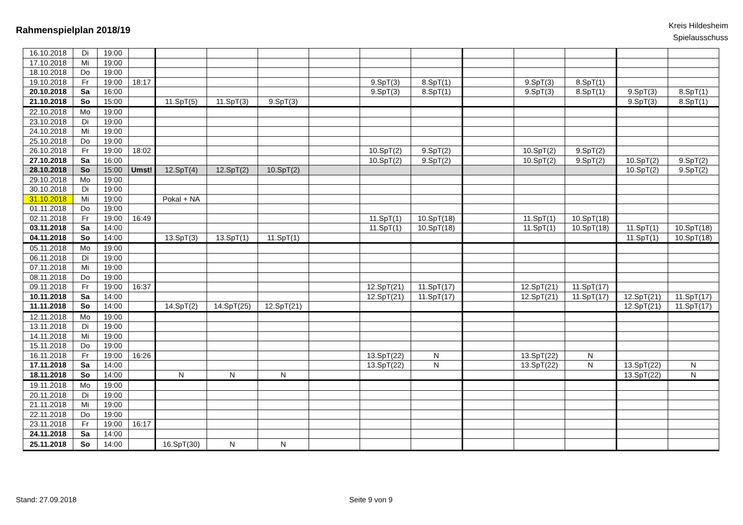Rahmenspielplan 2018/19
Kreis Hildesheim
Spielausschuss
| 16.10.2018 | Di | 19:00 | | | | | | | | | | | | |
| 17.10.2018 | Mi | 19:00 | | | | | | | | | | | | |
| 18.10.2018 | Do | 19:00 | | | | | | | | | | | | |
| 19.10.2018 | Fr | 19:00 | 18:17 | | | | | 9.SpT(3) | 8.SpT(1) | | 9.SpT(3) | 8.SpT(1) | | |
| 20.10.2018 | Sa | 16:00 | | | | | | 9.SpT(3) | 8.SpT(1) | | 9.SpT(3) | 8.SpT(1) | 9.SpT(3) | 8.SpT(1) |
| 21.10.2018 | So | 15:00 | | 11.SpT(5) | 11.SpT(3) | 9.SpT(3) | | | | | | | 9.SpT(3) | 8.SpT(1) |
| 22.10.2018 | Mo | 19:00 | | | | | | | | | | | | |
| 23.10.2018 | Di | 19:00 | | | | | | | | | | | | |
| 24.10.2018 | Mi | 19:00 | | | | | | | | | | | | |
| 25.10.2018 | Do | 19:00 | | | | | | | | | | | | |
| 26.10.2018 | Fr | 19:00 | 18:02 | | | | | 10.SpT(2) | 9.SpT(2) | | 10.SpT(2) | 9.SpT(2) | | |
| 27.10.2018 | Sa | 16:00 | | | | | | 10.SpT(2) | 9.SpT(2) | | 10.SpT(2) | 9.SpT(2) | 10.SpT(2) | 9.SpT(2) |
| 28.10.2018 | So | 15:00 | Umst! | 12.SpT(4) | 12.SpT(2) | 10.SpT(2) | | | | | | | 10.SpT(2) | 9.SpT(2) |
| 29.10.2018 | Mo | 19:00 | | | | | | | | | | | | |
| 30.10.2018 | Di | 19:00 | | | | | | | | | | | | |
| 31.10.2018 | Mi | 19:00 | | Pokal + NA | | | | | | | | | | |
| 01.11.2018 | Do | 19:00 | | | | | | | | | | | | |
| 02.11.2018 | Fr | 19:00 | 16:49 | | | | | 11.SpT(1) | 10.SpT(18) | | 11.SpT(1) | 10.SpT(18) | | |
| 03.11.2018 | Sa | 14:00 | | | | | | 11.SpT(1) | 10.SpT(18) | | 11.SpT(1) | 10.SpT(18) | 11.SpT(1) | 10.SpT(18) |
| 04.11.2018 | So | 14:00 | | 13.SpT(3) | 13.SpT(1) | 11.SpT(1) | | | | | | | 11.SpT(1) | 10.SpT(18) |
| 05.11.2018 | Mo | 19:00 | | | | | | | | | | | | |
| 06.11.2018 | Di | 19:00 | | | | | | | | | | | | |
| 07.11.2018 | Mi | 19:00 | | | | | | | | | | | | |
| 08.11.2018 | Do | 19:00 | | | | | | | | | | | | |
| 09.11.2018 | Fr | 19:00 | 16:37 | | | | | 12.SpT(21) | 11.SpT(17) | | 12.SpT(21) | 11.SpT(17) | | |
| 10.11.2018 | Sa | 14:00 | | | | | | 12.SpT(21) | 11.SpT(17) | | 12.SpT(21) | 11.SpT(17) | 12.SpT(21) | 11.SpT(17) |
| 11.11.2018 | So | 14:00 | | 14.SpT(2) | 14.SpT(25) | 12.SpT(21) | | | | | | | 12.SpT(21) | 11.SpT(17) |
| 12.11.2018 | Mo | 19:00 | | | | | | | | | | | | |
| 13.11.2018 | Di | 19:00 | | | | | | | | | | | | |
| 14.11.2018 | Mi | 19:00 | | | | | | | | | | | | |
| 15.11.2018 | Do | 19:00 | | | | | | | | | | | | |
| 16.11.2018 | Fr | 19:00 | 16:26 | | | | | 13.SpT(22) | N | | 13.SpT(22) | N | | |
| 17.11.2018 | Sa | 14:00 | | | | | | 13.SpT(22) | N | | 13.SpT(22) | N | 13.SpT(22) | N |
| 18.11.2018 | So | 14:00 | | N | N | N | | | | | | | 13.SpT(22) | N |
| 19.11.2018 | Mo | 19:00 | | | | | | | | | | | | |
| 20.11.2018 | Di | 19:00 | | | | | | | | | | | | |
| 21.11.2018 | Mi | 19:00 | | | | | | | | | | | | |
| 22.11.2018 | Do | 19:00 | | | | | | | | | | | | |
| 23.11.2018 | Fr | 19:00 | 16:17 | | | | | | | | | | | |
| 24.11.2018 | Sa | 14:00 | | | | | | | | | | | | |
| 25.11.2018 | So | 14:00 | | 16.SpT(30) | N | N | | | | | | | | |
Stand: 27.09.2018 Seite 9 von 9